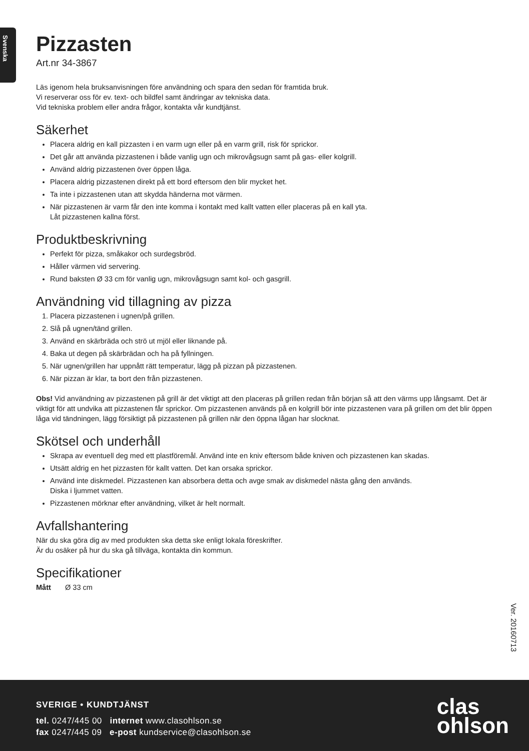Svenska
Pizzasten
Art.nr 34-3867
Läs igenom hela bruksanvisningen före användning och spara den sedan för framtida bruk.
Vi reserverar oss för ev. text- och bildfel samt ändringar av tekniska data.
Vid tekniska problem eller andra frågor, kontakta vår kundtjänst.
Säkerhet
Placera aldrig en kall pizzasten i en varm ugn eller på en varm grill, risk för sprickor.
Det går att använda pizzastenen i både vanlig ugn och mikrovågsugn samt på gas- eller kolgrill.
Använd aldrig pizzastenen över öppen låga.
Placera aldrig pizzastenen direkt på ett bord eftersom den blir mycket het.
Ta inte i pizzastenen utan att skydda händerna mot värmen.
När pizzastenen är varm får den inte komma i kontakt med kallt vatten eller placeras på en kall yta.
Låt pizzastenen kallna först.
Produktbeskrivning
Perfekt för pizza, småkakor och surdegsbröd.
Håller värmen vid servering.
Rund baksten Ø 33 cm för vanlig ugn, mikrovågsugn samt kol- och gasgrill.
Användning vid tillagning av pizza
1. Placera pizzastenen i ugnen/på grillen.
2. Slå på ugnen/tänd grillen.
3. Använd en skärbräda och strö ut mjöl eller liknande på.
4. Baka ut degen på skärbrädan och ha på fyllningen.
5. När ugnen/grillen har uppnått rätt temperatur, lägg på pizzan på pizzastenen.
6. När pizzan är klar, ta bort den från pizzastenen.
Obs! Vid användning av pizzastenen på grill är det viktigt att den placeras på grillen redan från början så att den värms upp långsamt. Det är viktigt för att undvika att pizzastenen får sprickor. Om pizzastenen används på en kolgrill bör inte pizzastenen vara på grillen om det blir öppen låga vid tändningen, lägg försiktigt på pizzastenen på grillen när den öppna lågan har slocknat.
Skötsel och underhåll
Skrapa av eventuell deg med ett plastföremål. Använd inte en kniv eftersom både kniven och pizzastenen kan skadas.
Utsätt aldrig en het pizzasten för kallt vatten. Det kan orsaka sprickor.
Använd inte diskmedel. Pizzastenen kan absorbera detta och avge smak av diskmedel nästa gång den används.
Diska i ljummet vatten.
Pizzastenen mörknar efter användning, vilket är helt normalt.
Avfallshantering
När du ska göra dig av med produkten ska detta ske enligt lokala föreskrifter.
Är du osäker på hur du ska gå tillväga, kontakta din kommun.
Specifikationer
Mått Ø 33 cm
Ver. 20160713
SVERIGE • KUNDTJÄNST
tel. 0247/445 00 internet www.clasohlson.se
fax 0247/445 09 e-post kundservice@clasohlson.se
clas
ohlson